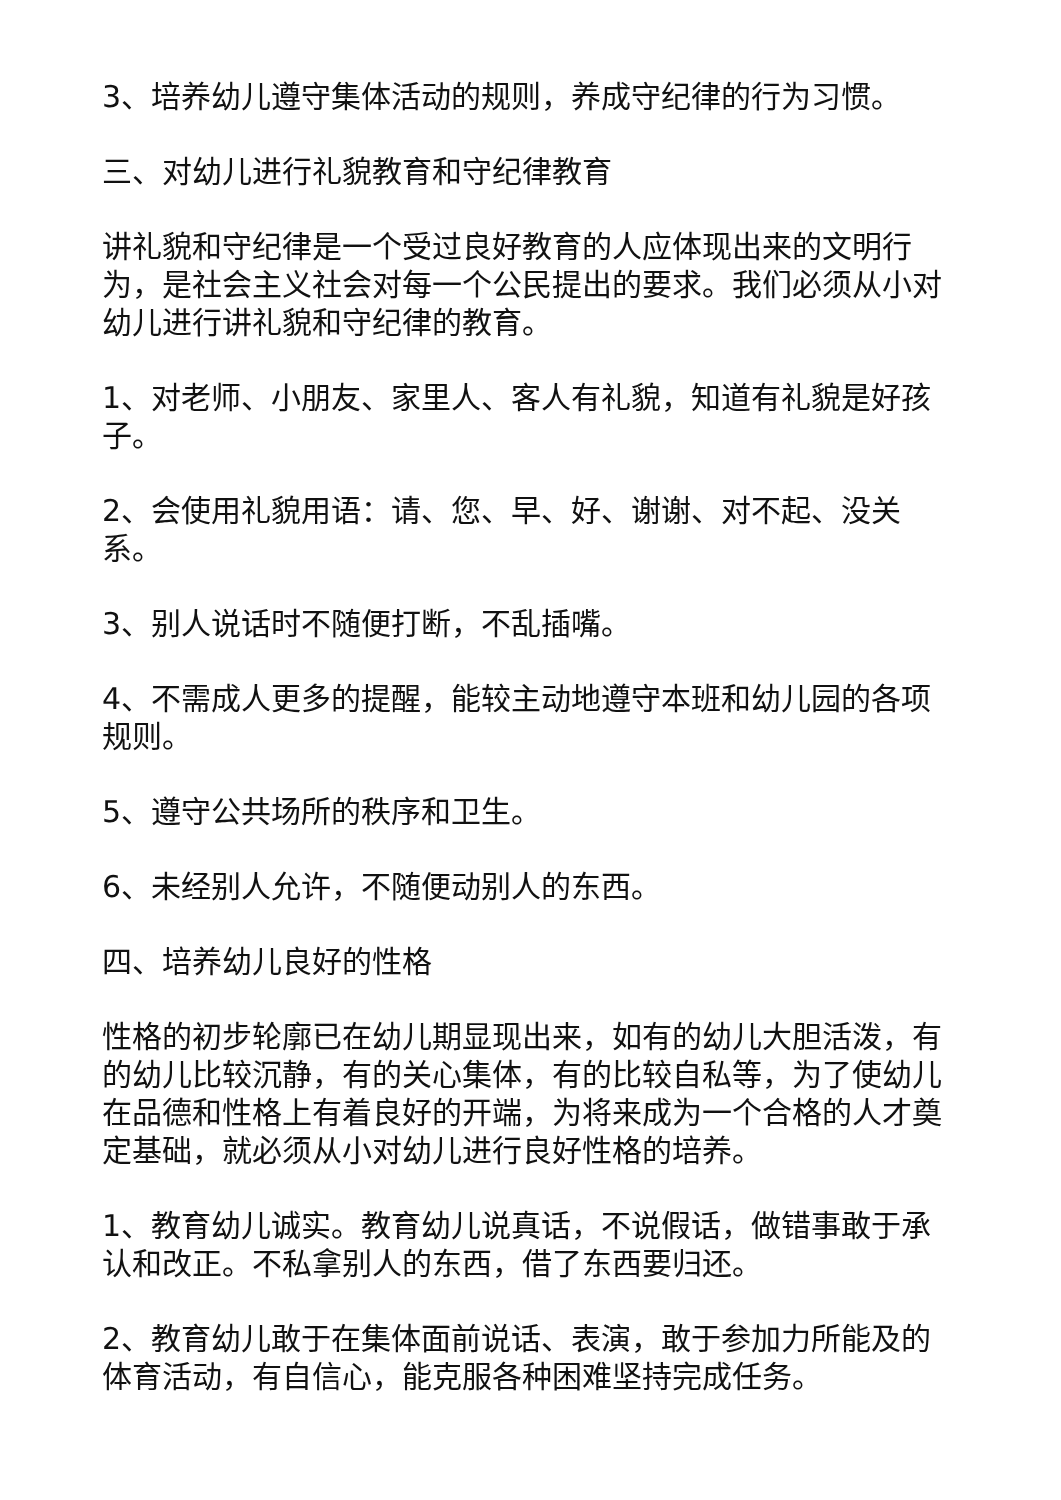3、培养幼儿遵守集体活动的规则，养成守纪律的行为习惯。
三、对幼儿进行礼貌教育和守纪律教育
讲礼貌和守纪律是一个受过良好教育的人应体现出来的文明行为，是社会主义社会对每一个公民提出的要求。我们必须从小对幼儿进行讲礼貌和守纪律的教育。
1、对老师、小朋友、家里人、客人有礼貌，知道有礼貌是好孩子。
2、会使用礼貌用语：请、您、早、好、谢谢、对不起、没关系。
3、别人说话时不随便打断，不乱插嘴。
4、不需成人更多的提醒，能较主动地遵守本班和幼儿园的各项规则。
5、遵守公共场所的秩序和卫生。
6、未经别人允许，不随便动别人的东西。
四、培养幼儿良好的性格
性格的初步轮廓已在幼儿期显现出来，如有的幼儿大胆活泼，有的幼儿比较沉静，有的关心集体，有的比较自私等，为了使幼儿在品德和性格上有着良好的开端，为将来成为一个合格的人才奠定基础，就必须从小对幼儿进行良好性格的培养。
1、教育幼儿诚实。教育幼儿说真话，不说假话，做错事敢于承认和改正。不私拿别人的东西，借了东西要归还。
2、教育幼儿敢于在集体面前说话、表演，敢于参加力所能及的体育活动，有自信心，能克服各种困难坚持完成任务。